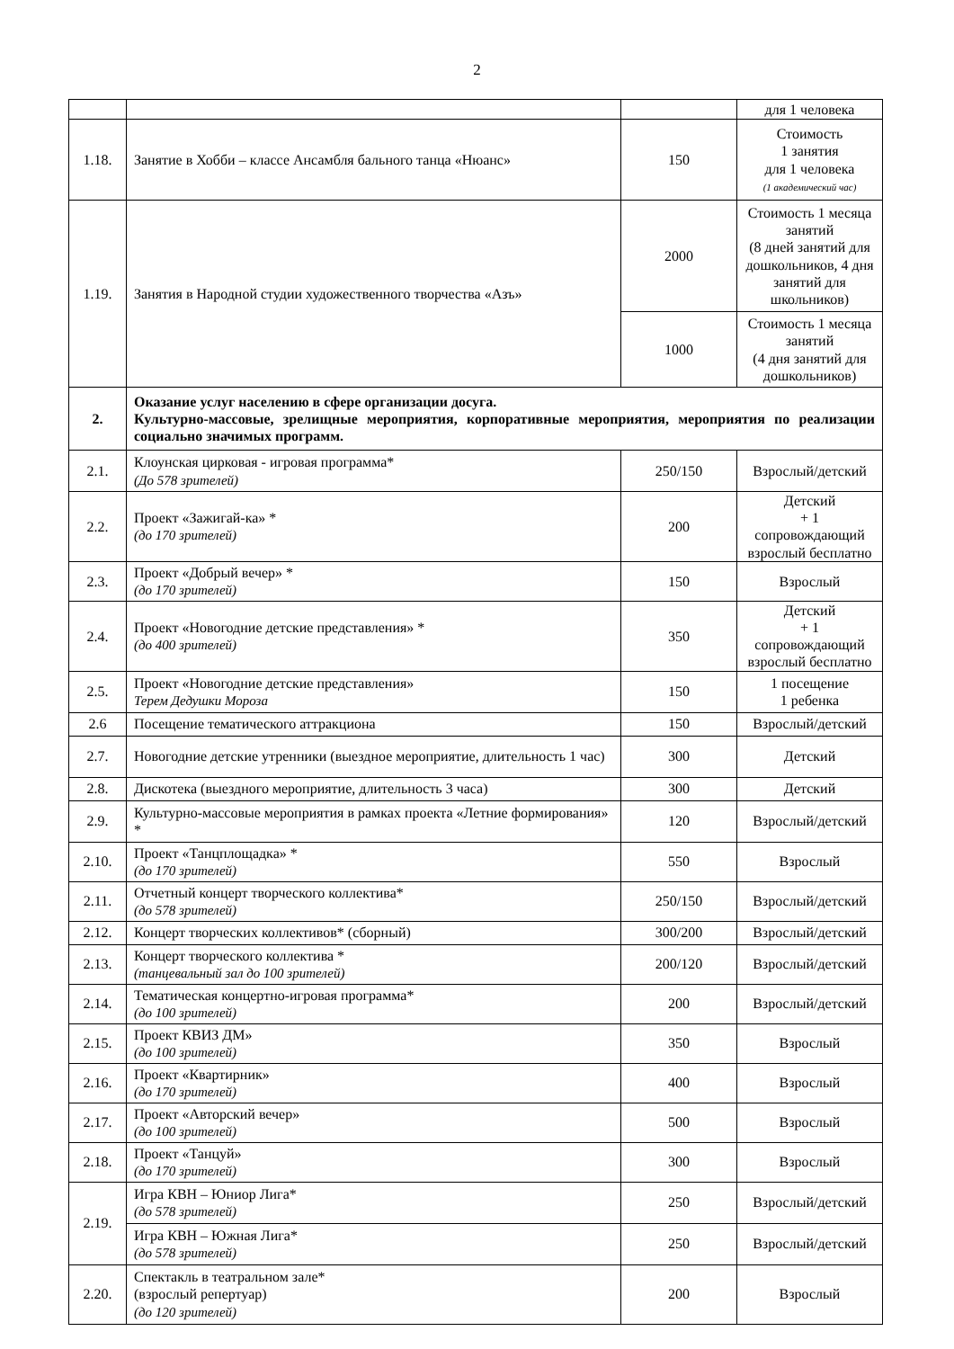2
| | | | для 1 человека |
| 1.18. | Занятие в Хобби – классе Ансамбля бального танца «Нюанс» | 150 | Стоимость 1 занятия для 1 человека (1 академический час) |
| 1.19. | Занятия в Народной студии художественного творчества «Азъ» | 2000 | Стоимость 1 месяца занятий (8 дней занятий для дошкольников, 4 дня занятий для школьников) |
| | | 1000 | Стоимость 1 месяца занятий (4 дня занятий для дошкольников) |
| 2. | Оказание услуг населению в сфере организации досуга. Культурно-массовые, зрелищные мероприятия, корпоративные мероприятия, мероприятия по реализации социально значимых программ. | | |
| 2.1. | Клоунская цирковая - игровая программа* (До 578 зрителей) | 250/150 | Взрослый/детский |
| 2.2. | Проект «Зажигай-ка» * (до 170 зрителей) | 200 | Детский + 1 сопровождающий взрослый бесплатно |
| 2.3. | Проект «Добрый вечер» * (до 170 зрителей) | 150 | Взрослый |
| 2.4. | Проект «Новогодние детские представления» * (до 400 зрителей) | 350 | Детский + 1 сопровождающий взрослый бесплатно |
| 2.5. | Проект «Новогодние детские представления» Терем Дедушки Мороза | 150 | 1 посещение 1 ребенка |
| 2.6 | Посещение тематического аттракциона | 150 | Взрослый/детский |
| 2.7. | Новогодние детские утренники (выездное мероприятие, длительность 1 час) | 300 | Детский |
| 2.8. | Дискотека (выездного мероприятие, длительность 3 часа) | 300 | Детский |
| 2.9. | Культурно-массовые мероприятия в рамках проекта «Летние формирования» * | 120 | Взрослый/детский |
| 2.10. | Проект «Танцплощадка» * (до 170 зрителей) | 550 | Взрослый |
| 2.11. | Отчетный концерт творческого коллектива* (до 578 зрителей) | 250/150 | Взрослый/детский |
| 2.12. | Концерт творческих коллективов* (сборный) | 300/200 | Взрослый/детский |
| 2.13. | Концерт творческого коллектива * (танцевальный зал до 100 зрителей) | 200/120 | Взрослый/детский |
| 2.14. | Тематическая концертно-игровая программа* (до 100 зрителей) | 200 | Взрослый/детский |
| 2.15. | Проект КВИЗ ДМ» (до 100 зрителей) | 350 | Взрослый |
| 2.16. | Проект «Квартирник» (до 170 зрителей) | 400 | Взрослый |
| 2.17. | Проект «Авторский вечер» (до 100 зрителей) | 500 | Взрослый |
| 2.18. | Проект «Танцуй» (до 170 зрителей) | 300 | Взрослый |
| 2.19. | Игра КВН – Юниор Лига* (до 578 зрителей) | 250 | Взрослый/детский |
| | Игра КВН – Южная Лига* (до 578 зрителей) | 250 | Взрослый/детский |
| 2.20. | Спектакль в театральном зале* (взрослый репертуар) (до 120 зрителей) | 200 | Взрослый |